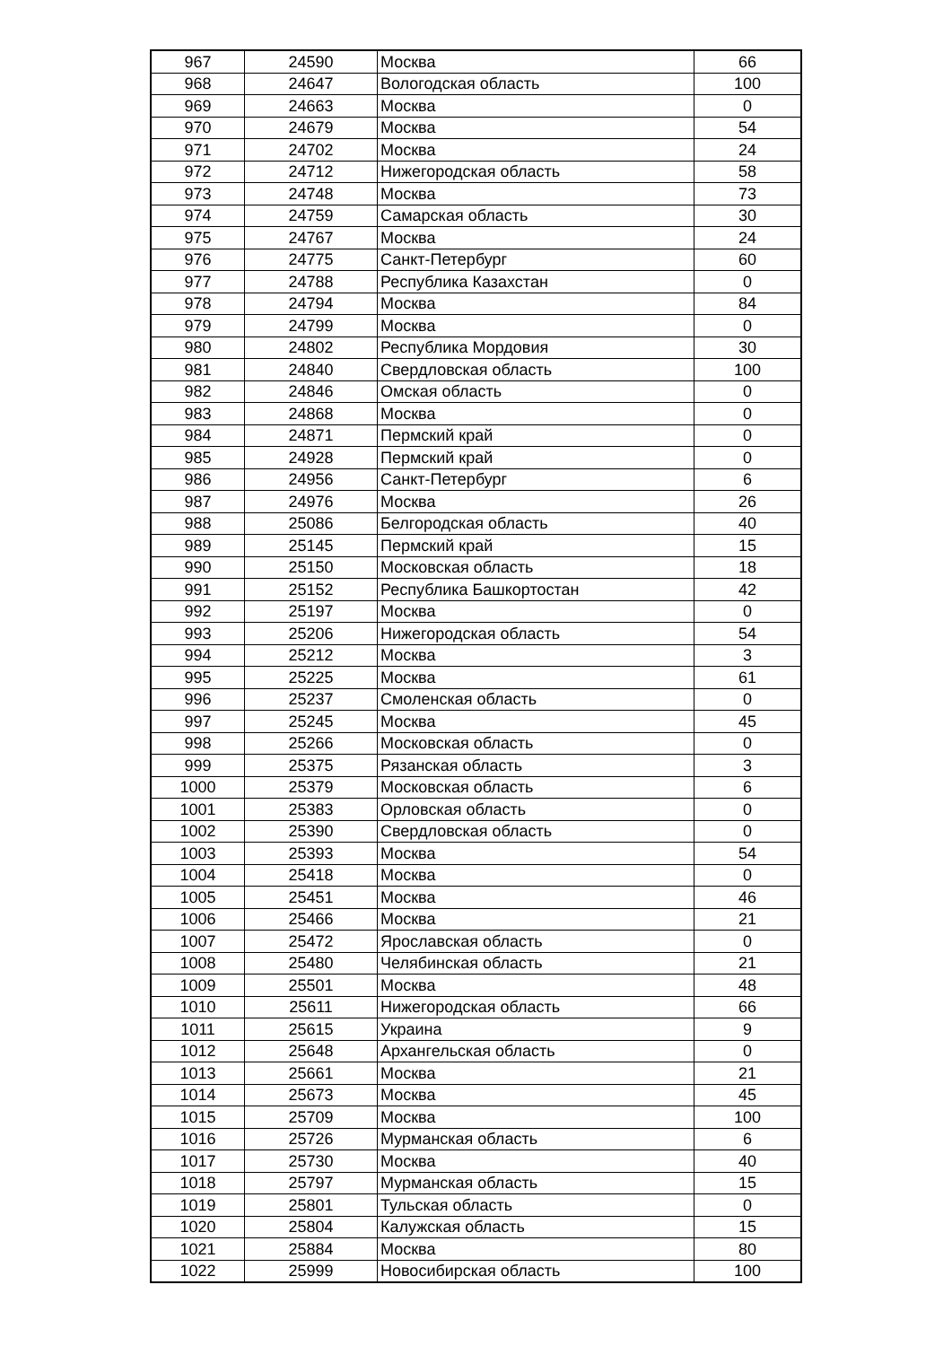| 967 | 24590 | Москва | 66 |
| 968 | 24647 | Вологодская область | 100 |
| 969 | 24663 | Москва | 0 |
| 970 | 24679 | Москва | 54 |
| 971 | 24702 | Москва | 24 |
| 972 | 24712 | Нижегородская область | 58 |
| 973 | 24748 | Москва | 73 |
| 974 | 24759 | Самарская область | 30 |
| 975 | 24767 | Москва | 24 |
| 976 | 24775 | Санкт-Петербург | 60 |
| 977 | 24788 | Республика Казахстан | 0 |
| 978 | 24794 | Москва | 84 |
| 979 | 24799 | Москва | 0 |
| 980 | 24802 | Республика Мордовия | 30 |
| 981 | 24840 | Свердловская область | 100 |
| 982 | 24846 | Омская область | 0 |
| 983 | 24868 | Москва | 0 |
| 984 | 24871 | Пермский край | 0 |
| 985 | 24928 | Пермский край | 0 |
| 986 | 24956 | Санкт-Петербург | 6 |
| 987 | 24976 | Москва | 26 |
| 988 | 25086 | Белгородская область | 40 |
| 989 | 25145 | Пермский край | 15 |
| 990 | 25150 | Московская область | 18 |
| 991 | 25152 | Республика Башкортостан | 42 |
| 992 | 25197 | Москва | 0 |
| 993 | 25206 | Нижегородская область | 54 |
| 994 | 25212 | Москва | 3 |
| 995 | 25225 | Москва | 61 |
| 996 | 25237 | Смоленская область | 0 |
| 997 | 25245 | Москва | 45 |
| 998 | 25266 | Московская область | 0 |
| 999 | 25375 | Рязанская область | 3 |
| 1000 | 25379 | Московская область | 6 |
| 1001 | 25383 | Орловская область | 0 |
| 1002 | 25390 | Свердловская область | 0 |
| 1003 | 25393 | Москва | 54 |
| 1004 | 25418 | Москва | 0 |
| 1005 | 25451 | Москва | 46 |
| 1006 | 25466 | Москва | 21 |
| 1007 | 25472 | Ярославская область | 0 |
| 1008 | 25480 | Челябинская область | 21 |
| 1009 | 25501 | Москва | 48 |
| 1010 | 25611 | Нижегородская область | 66 |
| 1011 | 25615 | Украина | 9 |
| 1012 | 25648 | Архангельская область | 0 |
| 1013 | 25661 | Москва | 21 |
| 1014 | 25673 | Москва | 45 |
| 1015 | 25709 | Москва | 100 |
| 1016 | 25726 | Мурманская область | 6 |
| 1017 | 25730 | Москва | 40 |
| 1018 | 25797 | Мурманская область | 15 |
| 1019 | 25801 | Тульская область | 0 |
| 1020 | 25804 | Калужская область | 15 |
| 1021 | 25884 | Москва | 80 |
| 1022 | 25999 | Новосибирская область | 100 |